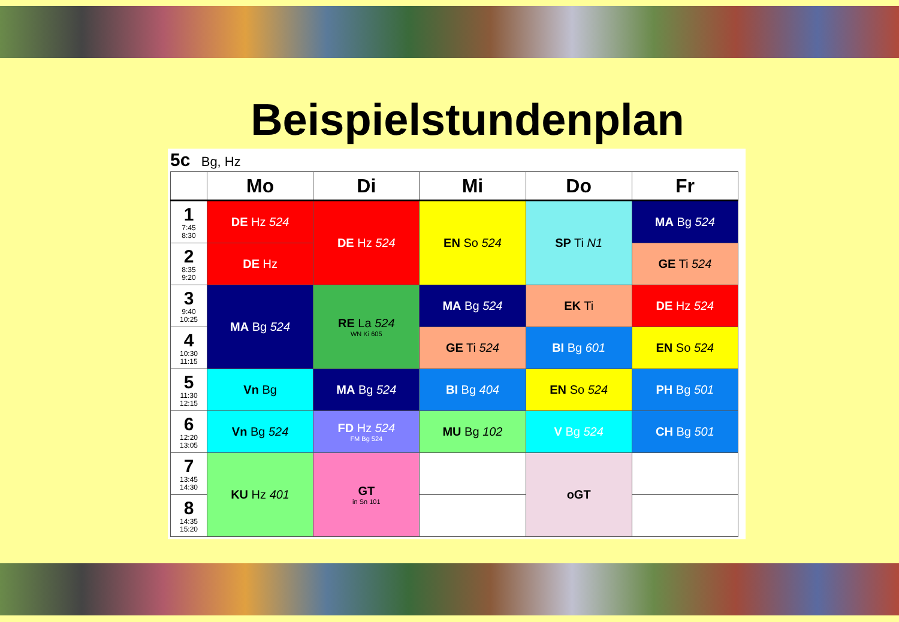Beispielstundenplan
5c Bg, Hz
| | Mo | Di | Mi | Do | Fr |
| --- | --- | --- | --- | --- | --- |
| 1 7:45 8:30 | DE Hz 524 | DE Hz 524 | EN So 524 | SP Ti N1 | MA Bg 524 |
| 2 8:35 9:20 | DE Hz | | | | GE Ti 524 |
| 3 9:40 10:25 | MA Bg 524 | RE La 524 WN Ki 605 | MA Bg 524 | EK Ti | DE Hz 524 |
| 4 10:30 11:15 | | | GE Ti 524 | BI Bg 601 | EN So 524 |
| 5 11:30 12:15 | Vn Bg | MA Bg 524 | BI Bg 404 | EN So 524 | PH Bg 501 |
| 6 12:20 13:05 | Vn Bg 524 | FD Hz 524 FM Bg 524 | MU Bg 102 | V Bg 524 | CH Bg 501 |
| 7 13:45 14:30 | KU Hz 401 | GT in Sn 101 | | oGT | |
| 8 14:35 15:20 | | | | | |